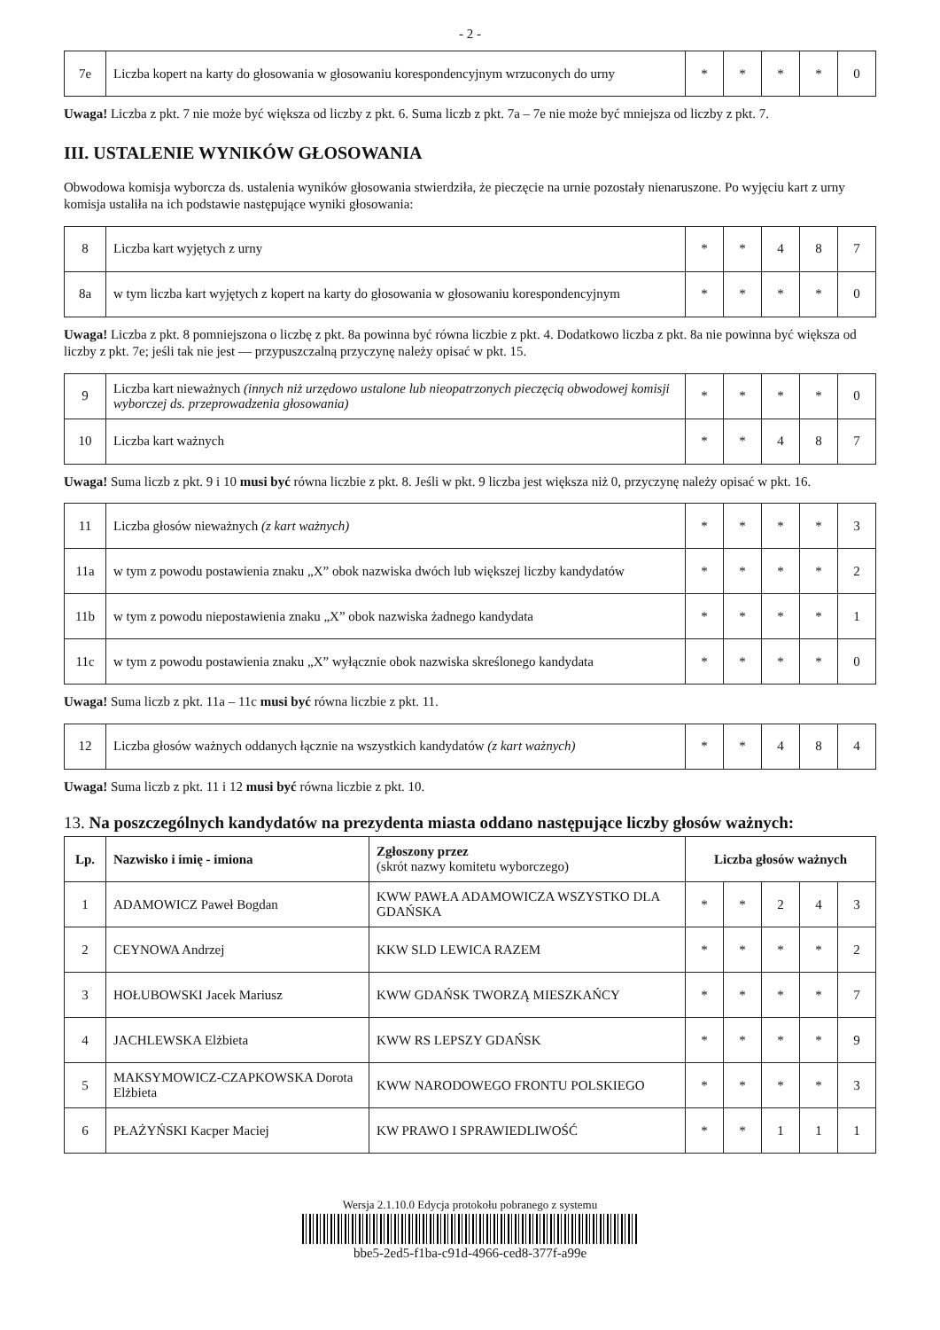- 2 -
| 7e | Liczba kopert na karty do głosowania w głosowaniu korespondencyjnym wrzuconych do urny | * | * | * | * | 0 |
Uwaga! Liczba z pkt. 7 nie może być większa od liczby z pkt. 6. Suma liczb z pkt. 7a – 7e nie może być mniejsza od liczby z pkt. 7.
III. USTALENIE WYNIKÓW GŁOSOWANIA
Obwodowa komisja wyborcza ds. ustalenia wyników głosowania stwierdziła, że pieczęcie na urnie pozostały nienaruszone. Po wyjęciu kart z urny komisja ustaliła na ich podstawie następujące wyniki głosowania:
| 8 | Liczba kart wyjętych z urny | * | * | 4 | 8 | 7 |
| 8a | w tym liczba kart wyjętych z kopert na karty do głosowania w głosowaniu korespondencyjnym | * | * | * | * | 0 |
Uwaga! Liczba z pkt. 8 pomniejszona o liczbę z pkt. 8a powinna być równa liczbie z pkt. 4. Dodatkowo liczba z pkt. 8a nie powinna być większa od liczby z pkt. 7e; jeśli tak nie jest — przypuszczalną przyczynę należy opisać w pkt. 15.
| 9 | Liczba kart nieważnych (innych niż urzędowo ustalone lub nieopatrzonych pieczęcią obwodowej komisji wyborczej ds. przeprowadzenia głosowania) | * | * | * | * | 0 |
| 10 | Liczba kart ważnych | * | * | 4 | 8 | 7 |
Uwaga! Suma liczb z pkt. 9 i 10 musi być równa liczbie z pkt. 8. Jeśli w pkt. 9 liczba jest większa niż 0, przyczynę należy opisać w pkt. 16.
| 11 | Liczba głosów nieważnych (z kart ważnych) | * | * | * | * | 3 |
| 11a | w tym z powodu postawienia znaku „X” obok nazwiska dwóch lub większej liczby kandydatów | * | * | * | * | 2 |
| 11b | w tym z powodu niepostawienia znaku „X” obok nazwiska żadnego kandydata | * | * | * | * | 1 |
| 11c | w tym z powodu postawienia znaku „X” wyłącznie obok nazwiska skreślonego kandydata | * | * | * | * | 0 |
Uwaga! Suma liczb z pkt. 11a – 11c musi być równa liczbie z pkt. 11.
| 12 | Liczba głosów ważnych oddanych łącznie na wszystkich kandydatów (z kart ważnych) | * | * | 4 | 8 | 4 |
Uwaga! Suma liczb z pkt. 11 i 12 musi być równa liczbie z pkt. 10.
13. Na poszczególnych kandydatów na prezydenta miasta oddano następujące liczby głosów ważnych:
| Lp. | Nazwisko i imię - imiona | Zgłoszony przez (skrót nazwy komitetu wyborczego) | Liczba głosów ważnych | | | | |
| --- | --- | --- | --- | --- | --- | --- | --- |
| 1 | ADAMOWICZ Paweł Bogdan | KWW PAWŁA ADAMOWICZA WSZYSTKO DLA GDAŃSKA | * | * | 2 | 4 | 3 |
| 2 | CEYNOWA Andrzej | KKW SLD LEWICA RAZEM | * | * | * | * | 2 |
| 3 | HOŁUBOWSKI Jacek Mariusz | KWW GDAŃSK TWORZĄ MIESZKAŃCY | * | * | * | * | 7 |
| 4 | JACHLEWSKA Elżbieta | KWW RS LEPSZY GDAŃSK | * | * | * | * | 9 |
| 5 | MAKSYMOWICZ-CZAPKOWSKA Dorota Elżbieta | KWW NARODOWEGO FRONTU POLSKIEGO | * | * | * | * | 3 |
| 6 | PŁAŻYŃSKI Kacper Maciej | KW PRAWO I SPRAWIEDLIWOŚĆ | * | * | 1 | 1 | 1 |
Wersja 2.1.10.0 Edycja protokołu pobranego z systemu
bbe5-2ed5-f1ba-c91d-4966-ced8-377f-a99e